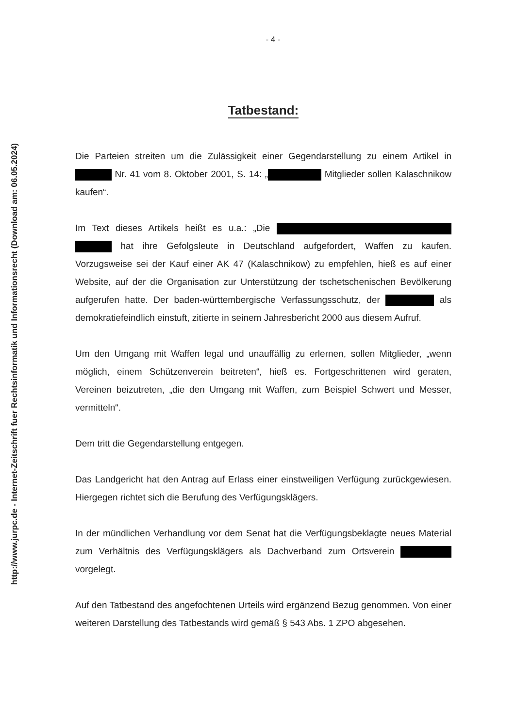http://www.jurpc.de - Internet-Zeitschrift fuer Rechtsinformatik und Informationsrecht (Download am: 06.05.2024)
- 4 -
Tatbestand:
Die Parteien streiten um die Zulässigkeit einer Gegendarstellung zu einem Artikel in Nr. 41 vom 8. Oktober 2001, S. 14: „ Mitglieder sollen Kalaschnikow kaufen“.
Im Text dieses Artikels heißt es u.a.: „Die hat ihre Gefolgsleute in Deutschland aufgefordert, Waffen zu kaufen. Vorzugsweise sei der Kauf einer AK 47 (Kalaschnikow) zu empfehlen, hieß es auf einer Website, auf der die Organisation zur Unterstützung der tschetschenischen Bevölkerung aufgerufen hatte. Der baden-württembergische Verfassungsschutz, der als demokratiefeindlich einstuft, zitierte in seinem Jahresbericht 2000 aus diesem Aufruf.
Um den Umgang mit Waffen legal und unauffällig zu erlernen, sollen Mitglieder, „wenn möglich, einem Schützenverein beitreten“, hieß es. Fortgeschrittenen wird geraten, Vereinen beizutreten, „die den Umgang mit Waffen, zum Beispiel Schwert und Messer, vermitteln“.
Dem tritt die Gegendarstellung entgegen.
Das Landgericht hat den Antrag auf Erlass einer einstweiligen Verfügung zurückgewiesen. Hiergegen richtet sich die Berufung des Verfügungsklägers.
In der mündlichen Verhandlung vor dem Senat hat die Verfügungsbeklagte neues Material zum Verhältnis des Verfügungsklägers als Dachverband zum Ortsverein vorgelegt.
Auf den Tatbestand des angefochtenen Urteils wird ergänzend Bezug genommen. Von einer weiteren Darstellung des Tatbestands wird gemäß § 543 Abs. 1 ZPO abgesehen.